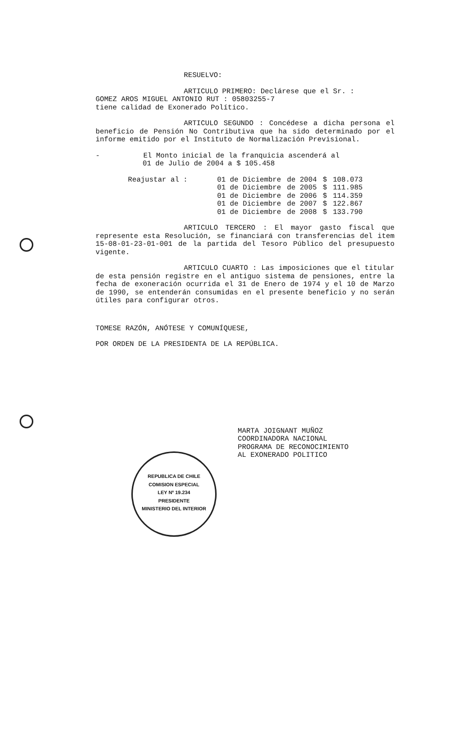RESUELVO:
ARTICULO PRIMERO: Declárese que el Sr. :
GOMEZ AROS MIGUEL ANTONIO RUT : 05803255-7
tiene calidad de Exonerado Político.
ARTICULO SEGUNDO : Concédese a dicha persona el beneficio de Pensión No Contributiva que ha sido determinado por el informe emitido por el Instituto de Normalización Previsional.
- El Monto inicial de la franquicia ascenderá al
01 de Julio de 2004 a $ 105.458
| Reajustar al : | 01 de Diciembre | de 2004 | $ | 108.073 |
| | 01 de Diciembre | de 2005 | $ | 111.985 |
| | 01 de Diciembre | de 2006 | $ | 114.359 |
| | 01 de Diciembre | de 2007 | $ | 122.867 |
| | 01 de Diciembre | de 2008 | $ | 133.790 |
ARTICULO TERCERO : El mayor gasto fiscal que represente esta Resolución, se financiará con transferencias del item 15-08-01-23-01-001 de la partida del Tesoro Público del presupuesto vigente.
ARTICULO CUARTO : Las imposiciones que el titular de esta pensión registre en el antiguo sistema de pensiones, entre la fecha de exoneración ocurrida el 31 de Enero de 1974 y el 10 de Marzo de 1990, se entenderán consumidas en el presente beneficio y no serán útiles para configurar otros.
TOMESE RAZÓN, ANÓTESE Y COMUNÍQUESE,
POR ORDEN DE LA PRESIDENTA DE LA REPÚBLICA.
MARTA JOIGNANT MUÑOZ
COORDINADORA NACIONAL
PROGRAMA DE RECONOCIMIENTO
AL EXONERADO POLITICO
REPUBLICA DE CHILE
COMISION ESPECIAL
LEY Nº 19.234
PRESIDENTE
MINISTERIO DEL INTERIOR